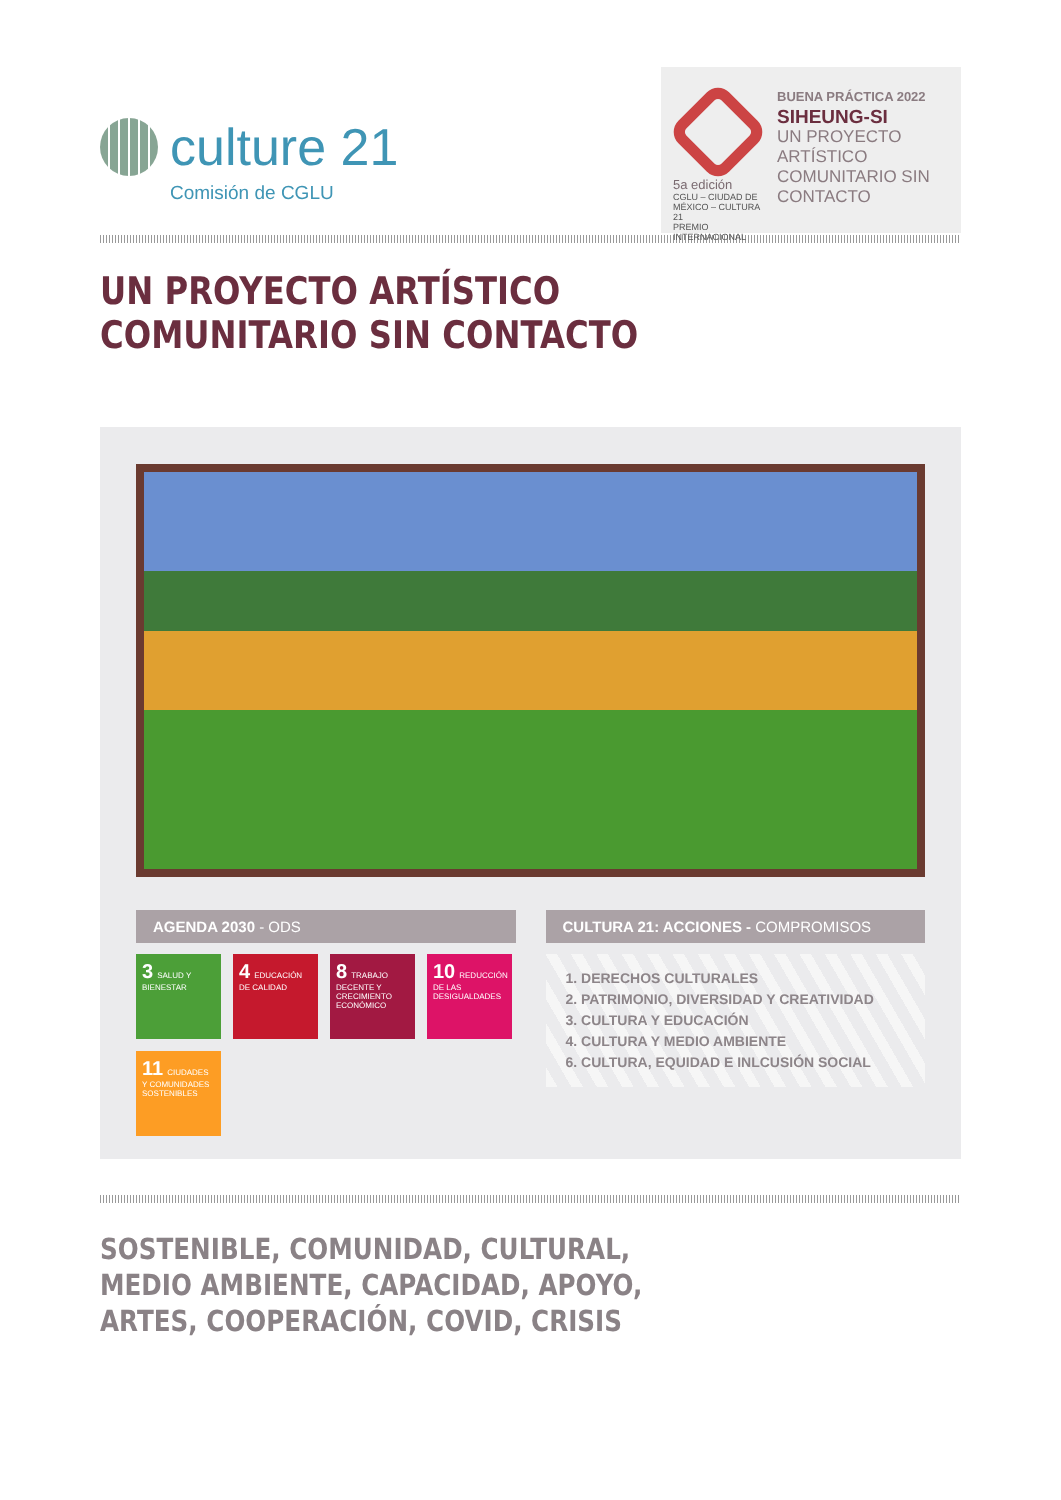culture 21
Comisión de CGLU
5a edición
CGLU – CIUDAD DE MÉXICO – CULTURA 21
PREMIO INTERNACIONAL
BUENA PRÁCTICA 2022
SIHEUNG-SI
UN PROYECTO ARTÍSTICO COMUNITARIO SIN CONTACTO
UN PROYECTO ARTÍSTICO
COMUNITARIO SIN CONTACTO
AGENDA 2030 - ODS
3 SALUD Y BIENESTAR
4 EDUCACIÓN DE CALIDAD
8 TRABAJO DECENTE Y CRECIMIENTO ECONÓMICO
10 REDUCCIÓN DE LAS DESIGUALDADES
11 CIUDADES Y COMUNIDADES SOSTENIBLES
CULTURA 21: ACCIONES - COMPROMISOS
1. DERECHOS CULTURALES
2. PATRIMONIO, DIVERSIDAD Y CREATIVIDAD
3. CULTURA Y EDUCACIÓN
4. CULTURA Y MEDIO AMBIENTE
6. CULTURA, EQUIDAD E INLCUSIÓN SOCIAL
SOSTENIBLE, COMUNIDAD, CULTURAL,
MEDIO AMBIENTE, CAPACIDAD, APOYO,
ARTES, COOPERACIÓN, COVID, CRISIS